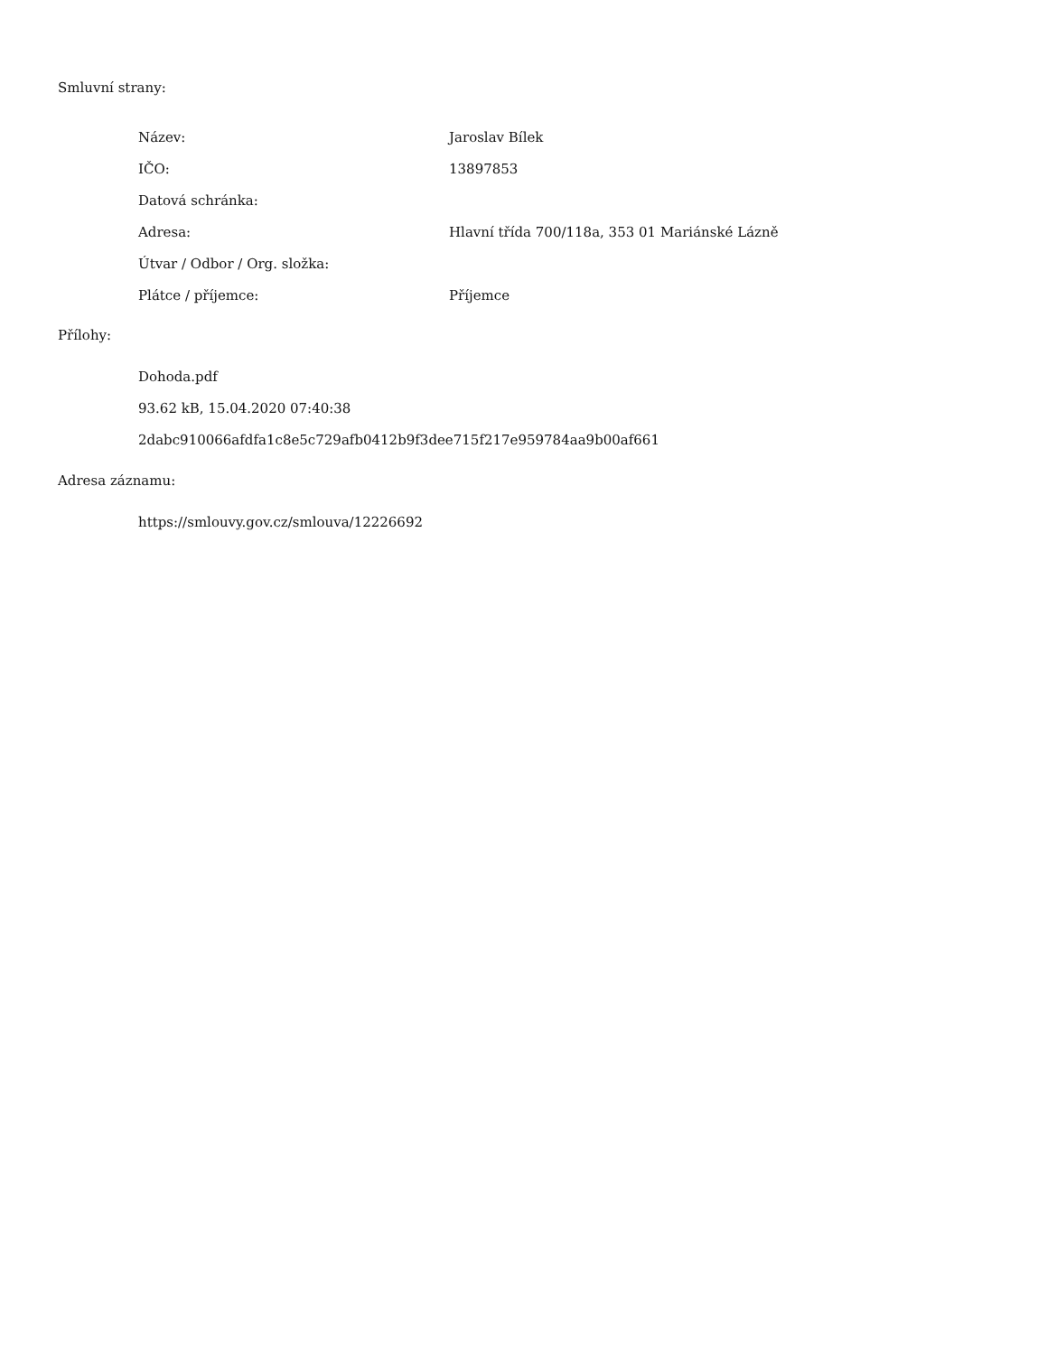Smluvní strany:
| Název: | Jaroslav Bílek |
| IČO: | 13897853 |
| Datová schránka: | |
| Adresa: | Hlavní třída 700/118a, 353 01 Mariánské Lázně |
| Útvar / Odbor / Org. složka: | |
| Plátce / příjemce: | Příjemce |
Přílohy:
Dohoda.pdf
93.62 kB, 15.04.2020 07:40:38
2dabc910066afdfa1c8e5c729afb0412b9f3dee715f217e959784aa9b00af661
Adresa záznamu:
https://smlouvy.gov.cz/smlouva/12226692